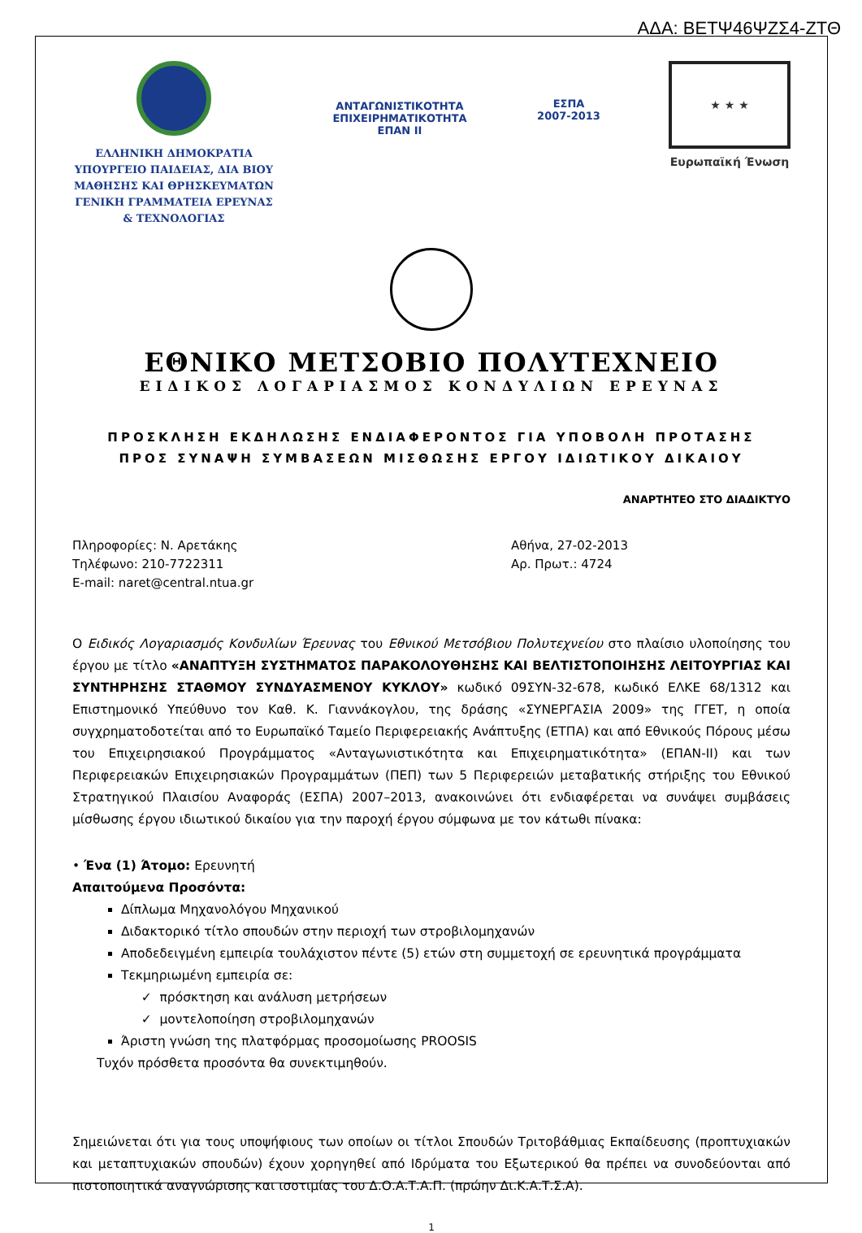ΑΔΑ: ΒΕΤΨ46ΨΖΣ4-ΖΤΘ
ΕΛΛΗΝΙΚΗ ΔΗΜΟΚΡΑΤΙΑ
ΥΠΟΥΡΓΕΙΟ ΠΑΙΔΕΙΑΣ, ΔΙΑ ΒΙΟΥ ΜΑΘΗΣΗΣ ΚΑΙ ΘΡΗΣΚΕΥΜΑΤΩΝ
ΓΕΝΙΚΗ ΓΡΑΜΜΑΤΕΙΑ ΕΡΕΥΝΑΣ & ΤΕΧΝΟΛΟΓΙΑΣ
ΑΝΤΑΓΩΝΙΣΤΙΚΟΤΗΤΑ
ΕΠΙΧΕΙΡΗΜΑΤΙΚΟΤΗΤΑ
ΕΠΑΝ ΙΙ
ΕΣΠΑ
2007-2013
★ ★ ★
Ευρωπαϊκή Ένωση
ΕΘΝΙΚΟ ΜΕΤΣΟΒΙΟ ΠΟΛΥΤΕΧΝΕΙΟ
ΕΙΔΙΚΟΣ ΛΟΓΑΡΙΑΣΜΟΣ ΚΟΝΔΥΛΙΩΝ ΕΡΕΥΝΑΣ
ΠΡΟΣΚΛΗΣΗ ΕΚΔΗΛΩΣΗΣ ΕΝΔΙΑΦΕΡΟΝΤΟΣ ΓΙΑ ΥΠΟΒΟΛΗ ΠΡΟΤΑΣΗΣ
ΠΡΟΣ ΣΥΝΑΨΗ ΣΥΜΒΑΣΕΩΝ ΜΙΣΘΩΣΗΣ ΕΡΓΟΥ ΙΔΙΩΤΙΚΟΥ ΔΙΚΑΙΟΥ
ΑΝΑΡΤΗΤΕΟ ΣΤΟ ΔΙΑΔΙΚΤΥΟ
Πληροφορίες: Ν. Αρετάκης
Τηλέφωνο: 210-7722311
E-mail: naret@central.ntua.gr
Αθήνα, 27-02-2013
Αρ. Πρωτ.: 4724
Ο Ειδικός Λογαριασμός Κονδυλίων Έρευνας του Εθνικού Μετσόβιου Πολυτεχνείου στο πλαίσιο υλοποίησης του έργου με τίτλο «ΑΝΑΠΤΥΞΗ ΣΥΣΤΗΜΑΤΟΣ ΠΑΡΑΚΟΛΟΥΘΗΣΗΣ ΚΑΙ ΒΕΛΤΙΣΤΟΠΟΙΗΣΗΣ ΛΕΙΤΟΥΡΓΙΑΣ ΚΑΙ ΣΥΝΤΗΡΗΣΗΣ ΣΤΑΘΜΟΥ ΣΥΝΔΥΑΣΜΕΝΟΥ ΚΥΚΛΟΥ» κωδικό 09ΣΥΝ-32-678, κωδικό ΕΛΚΕ 68/1312 και Επιστημονικό Υπεύθυνο τον Καθ. Κ. Γιαννάκογλου, της δράσης «ΣΥΝΕΡΓΑΣΙΑ 2009» της ΓΓΕΤ, η οποία συγχρηματοδοτείται από το Ευρωπαϊκό Ταμείο Περιφερειακής Ανάπτυξης (ΕΤΠΑ) και από Εθνικούς Πόρους μέσω του Επιχειρησιακού Προγράμματος «Ανταγωνιστικότητα και Επιχειρηματικότητα» (ΕΠΑΝ-ΙΙ) και των Περιφερειακών Επιχειρησιακών Προγραμμάτων (ΠΕΠ) των 5 Περιφερειών μεταβατικής στήριξης του Εθνικού Στρατηγικού Πλαισίου Αναφοράς (ΕΣΠΑ) 2007–2013, ανακοινώνει ότι ενδιαφέρεται να συνάψει συμβάσεις μίσθωσης έργου ιδιωτικού δικαίου για την παροχή έργου σύμφωνα με τον κάτωθι πίνακα:
• Ένα (1) Άτομο: Ερευνητή
Απαιτούμενα Προσόντα:
Δίπλωμα Μηχανολόγου Μηχανικού
Διδακτορικό τίτλο σπουδών στην περιοχή των στροβιλομηχανών
Αποδεδειγμένη εμπειρία τουλάχιστον πέντε (5) ετών στη συμμετοχή σε ερευνητικά προγράμματα
Τεκμηριωμένη εμπειρία σε:
✓ πρόσκτηση και ανάλυση μετρήσεων
✓ μοντελοποίηση στροβιλομηχανών
Άριστη γνώση της πλατφόρμας προσομοίωσης PROOSIS
Τυχόν πρόσθετα προσόντα θα συνεκτιμηθούν.
Σημειώνεται ότι για τους υποψήφιους των οποίων οι τίτλοι Σπουδών Τριτοβάθμιας Εκπαίδευσης (προπτυχιακών και μεταπτυχιακών σπουδών) έχουν χορηγηθεί από Ιδρύματα του Εξωτερικού θα πρέπει να συνοδεύονται από πιστοποιητικά αναγνώρισης και ισοτιμίας του Δ.Ο.Α.Τ.Α.Π. (πρώην Δι.Κ.Α.Τ.Σ.Α).
1